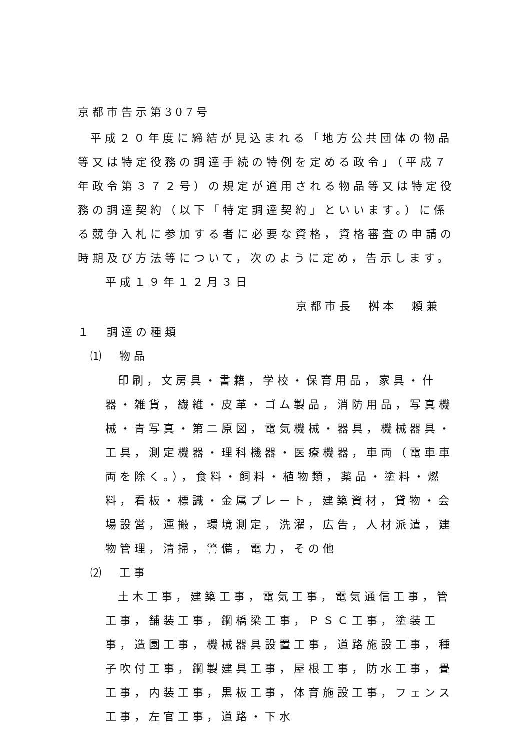京都市告示第307号
平成２０年度に締結が見込まれる「地方公共団体の物品等又は特定役務の調達手続の特例を定める政令」（平成７年政令第３７２号）の規定が適用される物品等又は特定役務の調達契約（以下「特定調達契約」といいます。）に係る競争入札に参加する者に必要な資格，資格審査の申請の時期及び方法等について，次のように定め，告示します。
平成１９年１２月３日
京都市長　桝本　頼兼
１　調達の種類
⑴　物品
印刷，文房具・書籍，学校・保育用品，家具・什器・雑貨，繊維・皮革・ゴム製品，消防用品，写真機械・青写真・第二原図，電気機械・器具，機械器具・工具，測定機器・理科機器・医療機器，車両（電車車両を除く。），食料・飼料・植物類，薬品・塗料・燃料，看板・標識・金属プレート，建築資材，貸物・会場設営，運搬，環境測定，洗濯，広告，人材派遣，建物管理，清掃，警備，電力，その他
⑵　工事
土木工事，建築工事，電気工事，電気通信工事，管工事，舗装工事，鋼橋梁工事，ＰＳＣ工事，塗装工事，造園工事，機械器具設置工事，道路施設工事，種子吹付工事，鋼製建具工事，屋根工事，防水工事，畳工事，内装工事，黒板工事，体育施設工事，フェンス工事，左官工事，道路・下水